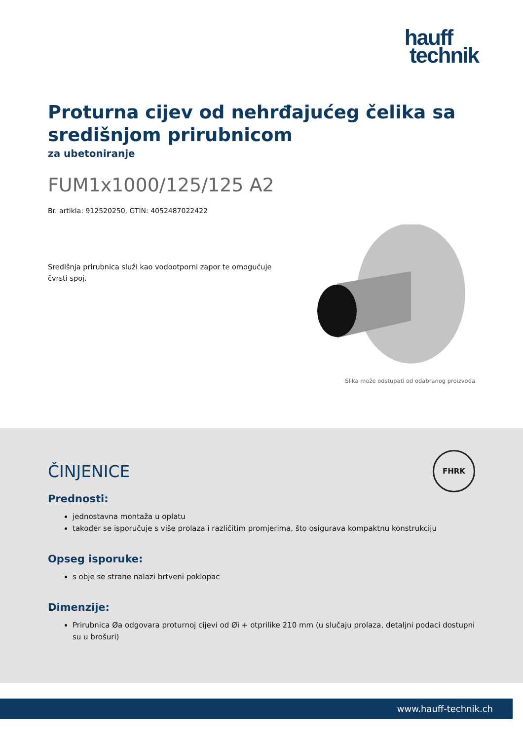hauff
technik
Proturna cijev od nehrđajućeg čelika sa središnjom prirubnicom
za ubetoniranje
FUM1x1000/125/125 A2
Br. artikla: 912520250, GTIN: 4052487022422
Središnja prirubnica služi kao vodootporni zapor te omogućuje čvrsti spoj.
Slika može odstupati od odabranog proizvoda
FHRK
ČINJENICE
Prednosti:
jednostavna montaža u oplatu
također se isporučuje s više prolaza i različitim promjerima, što osigurava kompaktnu konstrukciju
Opseg isporuke:
s obje se strane nalazi brtveni poklopac
Dimenzije:
Prirubnica Øa odgovara proturnoj cijevi od Øi + otprilike 210 mm (u slučaju prolaza, detaljni podaci dostupni su u brošuri)
www.hauff-technik.ch